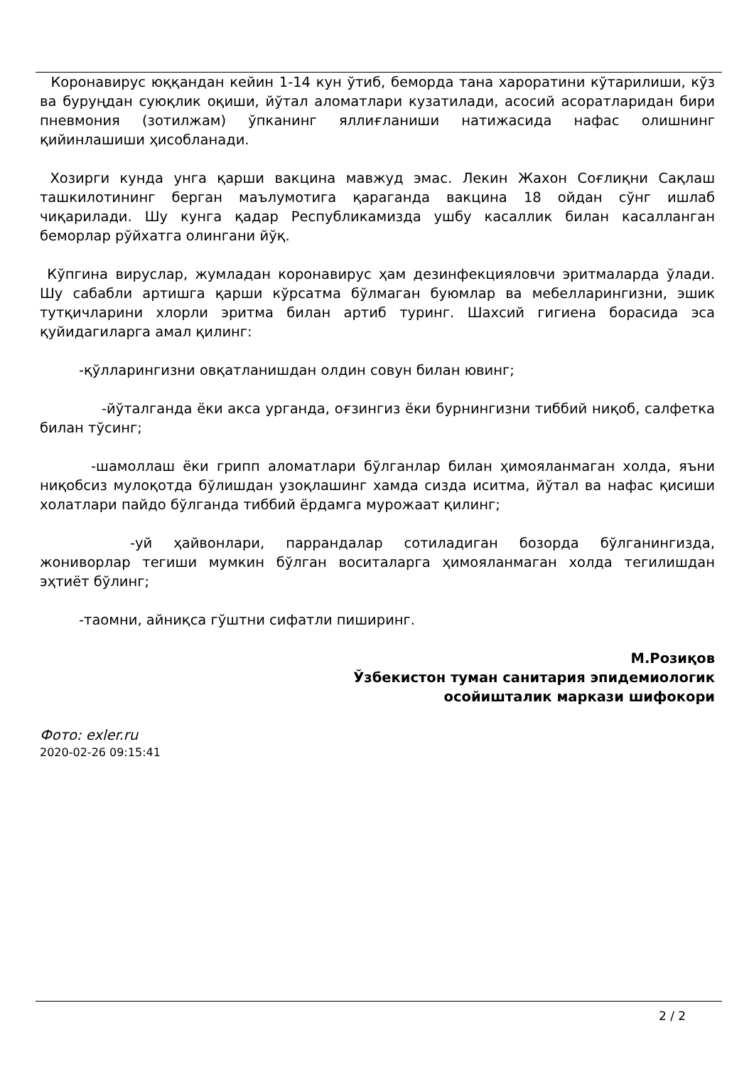Коронавирус юққандан кейин 1-14 кун ўтиб, беморда тана хароратини кўтарилиши, кўз ва буруңдан суюқлик оқиши, йўтал аломатлари кузатилади, асосий асоратларидан бири пневмония (зотилжам) ўпканинг яллиғланиши натижасида нафас олишнинг қийинлашиши ҳисобланади.
Хозирги кунда унга қарши вакцина мавжуд эмас. Лекин Жахон Соғлиқни Сақлаш ташкилотининг берган маълумотига қараганда вакцина 18 ойдан сўнг ишлаб чиқарилади. Шу кунга қадар Республикамизда ушбу касаллик билан касалланган беморлар рўйхатга олингани йўқ.
Кўпгина вируслар, жумладан коронавирус ҳам дезинфекцияловчи эритмаларда ўлади. Шу сабабли артишга қарши кўрсатма бўлмаган буюмлар ва мебелларингизни, эшик тутқичларини хлорли эритма билан артиб туринг. Шахсий гигиена борасида эса қуйидагиларга амал қилинг:
-қўлларингизни овқатланишдан олдин совун билан ювинг;
-йўталганда ёки акса урганда, оғзингиз ёки бурнингизни тиббий ниқоб, салфетка билан тўсинг;
-шамоллаш ёки грипп аломатлари бўлганлар билан ҳимояланмаган холда, яъни ниқобсиз мулоқотда бўлишдан узоқлашинг хамда сизда иситма, йўтал ва нафас қисиши холатлари пайдо бўлганда тиббий ёрдамга мурожаат қилинг;
-уй ҳайвонлари, паррандалар сотиладиган бозорда бўлганингизда, жониворлар тегиши мумкин бўлган воситаларга ҳимояланмаган холда тегилишдан эҳтиёт бўлинг;
-таомни, айниқса гўштни сифатли пиширинг.
М.Розиқов
Ўзбекистон туман санитария эпидемиологик
осойишталик маркази шифокори
Фото: exler.ru
2020-02-26 09:15:41
2 / 2